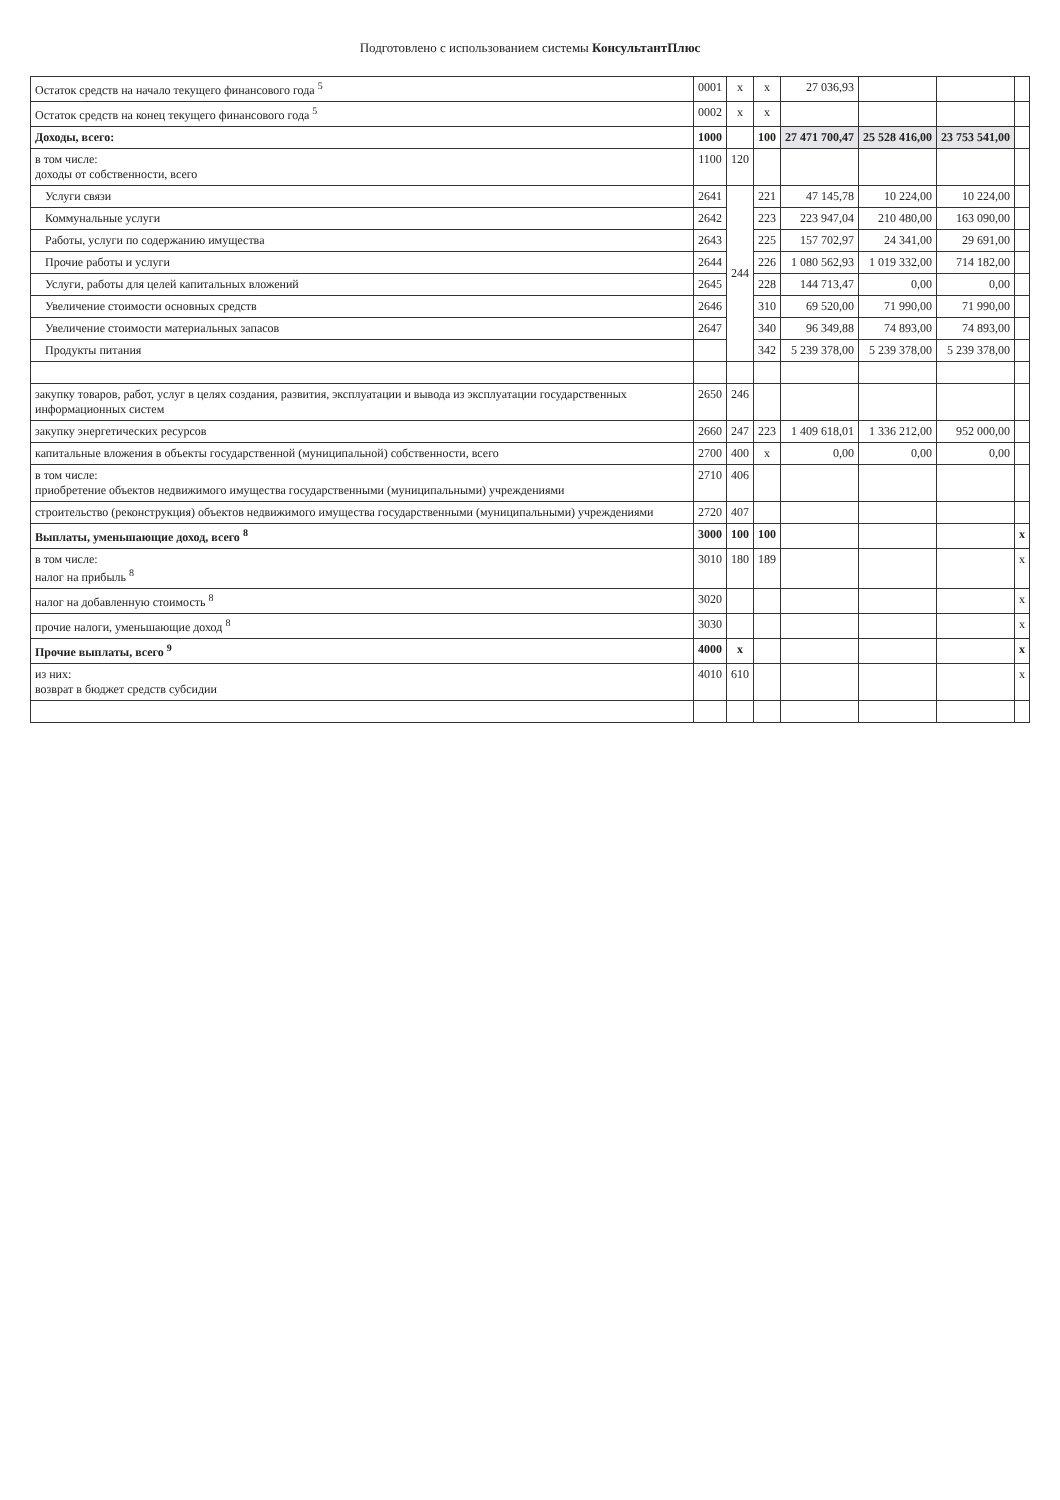Подготовлено с использованием системы КонсультантПлюс
| Остаток средств на начало текущего финансового года <sup>5</sup> | 0001 | x | x | 27 036,93 | | | |
| Остаток средств на конец текущего финансового года <sup>5</sup> | 0002 | x | x | | | | |
| Доходы, всего: | 1000 | | 100 | 27 471 700,47 | 25 528 416,00 | 23 753 541,00 | |
| в том числе: доходы от собственности, всего | 1100 | 120 | | | | | |
| Услуги связи | 2641 | 244 | 221 | 47 145,78 | 10 224,00 | 10 224,00 | |
| Коммунальные услуги | 2642 | | 223 | 223 947,04 | 210 480,00 | 163 090,00 | |
| Работы, услуги по содержанию имущества | 2643 | | 225 | 157 702,97 | 24 341,00 | 29 691,00 | |
| Прочие работы и услуги | 2644 | | 226 | 1 080 562,93 | 1 019 332,00 | 714 182,00 | |
| Услуги, работы для целей капитальных вложений | 2645 | | 228 | 144 713,47 | 0,00 | 0,00 | |
| Увеличение стоимости основных средств | 2646 | | 310 | 69 520,00 | 71 990,00 | 71 990,00 | |
| Увеличение стоимости материальных запасов | 2647 | | 340 | 96 349,88 | 74 893,00 | 74 893,00 | |
| Продукты питания | | | 342 | 5 239 378,00 | 5 239 378,00 | 5 239 378,00 | |
| закупку товаров, работ, услуг в целях создания, развития, эксплуатации и вывода из эксплуатации государственных информационных систем | 2650 | 246 | | | | | |
| закупку энергетических ресурсов | 2660 | 247 | 223 | 1 409 618,01 | 1 336 212,00 | 952 000,00 | |
| капитальные вложения в объекты государственной (муниципальной) собственности, всего | 2700 | 400 | x | 0,00 | 0,00 | 0,00 | |
| в том числе: приобретение объектов недвижимого имущества государственными (муниципальными) учреждениями | 2710 | 406 | | | | | |
| строительство (реконструкция) объектов недвижимого имущества государственными (муниципальными) учреждениями | 2720 | 407 | | | | | |
| Выплаты, уменьшающие доход, всего <sup>8</sup> | 3000 | 100 | 100 | | | | x |
| в том числе: налог на прибыль <sup>8</sup> | 3010 | 180 | 189 | | | | x |
| налог на добавленную стоимость <sup>8</sup> | 3020 | | | | | | x |
| прочие налоги, уменьшающие доход <sup>8</sup> | 3030 | | | | | | x |
| Прочие выплаты, всего <sup>9</sup> | 4000 | x | | | | | x |
| из них: возврат в бюджет средств субсидии | 4010 | 610 | | | | | x |